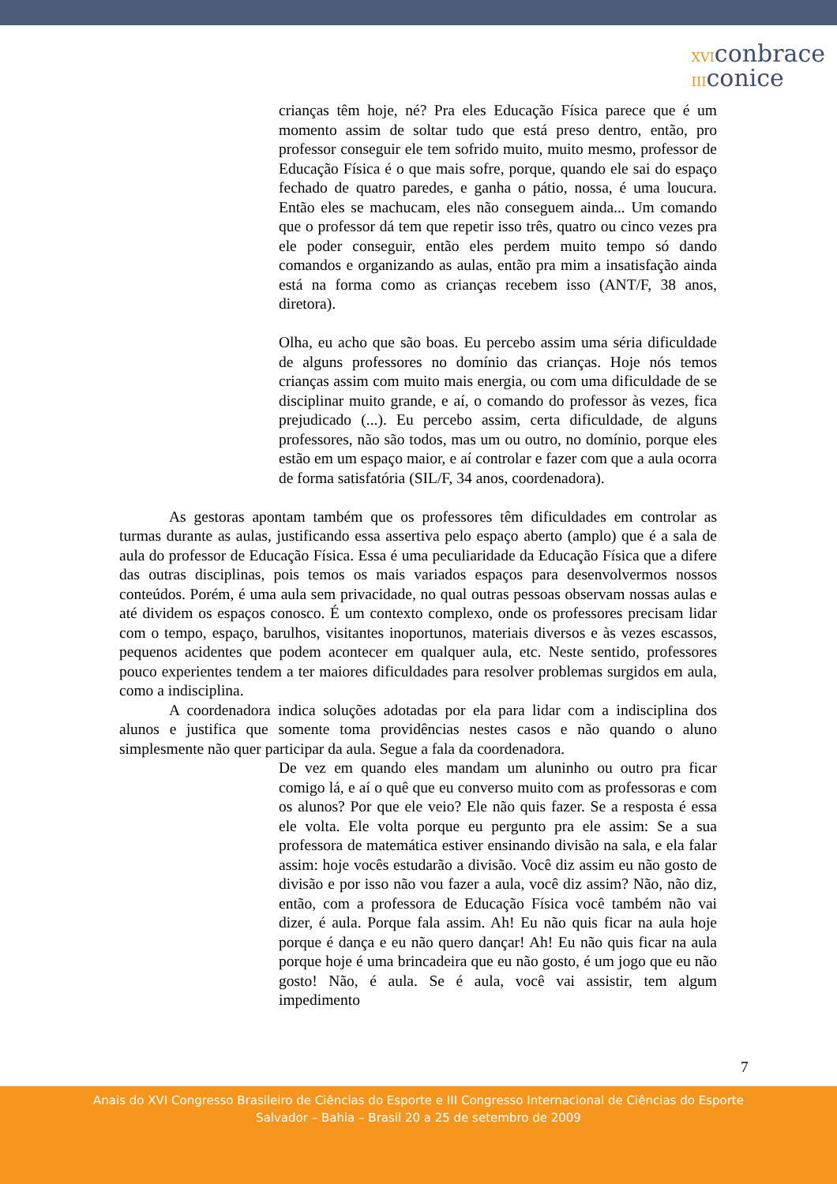XVIconbrace
IIIconice
crianças têm hoje, né? Pra eles Educação Física parece que é um momento assim de soltar tudo que está preso dentro, então, pro professor conseguir ele tem sofrido muito, muito mesmo, professor de Educação Física é o que mais sofre, porque, quando ele sai do espaço fechado de quatro paredes, e ganha o pátio, nossa, é uma loucura. Então eles se machucam, eles não conseguem ainda... Um comando que o professor dá tem que repetir isso três, quatro ou cinco vezes pra ele poder conseguir, então eles perdem muito tempo só dando comandos e organizando as aulas, então pra mim a insatisfação ainda está na forma como as crianças recebem isso (ANT/F, 38 anos, diretora).
Olha, eu acho que são boas. Eu percebo assim uma séria dificuldade de alguns professores no domínio das crianças. Hoje nós temos crianças assim com muito mais energia, ou com uma dificuldade de se disciplinar muito grande, e aí, o comando do professor às vezes, fica prejudicado (...). Eu percebo assim, certa dificuldade, de alguns professores, não são todos, mas um ou outro, no domínio, porque eles estão em um espaço maior, e aí controlar e fazer com que a aula ocorra de forma satisfatória (SIL/F, 34 anos, coordenadora).
As gestoras apontam também que os professores têm dificuldades em controlar as turmas durante as aulas, justificando essa assertiva pelo espaço aberto (amplo) que é a sala de aula do professor de Educação Física. Essa é uma peculiaridade da Educação Física que a difere das outras disciplinas, pois temos os mais variados espaços para desenvolvermos nossos conteúdos. Porém, é uma aula sem privacidade, no qual outras pessoas observam nossas aulas e até dividem os espaços conosco. É um contexto complexo, onde os professores precisam lidar com o tempo, espaço, barulhos, visitantes inoportunos, materiais diversos e às vezes escassos, pequenos acidentes que podem acontecer em qualquer aula, etc. Neste sentido, professores pouco experientes tendem a ter maiores dificuldades para resolver problemas surgidos em aula, como a indisciplina.
A coordenadora indica soluções adotadas por ela para lidar com a indisciplina dos alunos e justifica que somente toma providências nestes casos e não quando o aluno simplesmente não quer participar da aula. Segue a fala da coordenadora.
De vez em quando eles mandam um aluninho ou outro pra ficar comigo lá, e aí o quê que eu converso muito com as professoras e com os alunos? Por que ele veio? Ele não quis fazer. Se a resposta é essa ele volta. Ele volta porque eu pergunto pra ele assim: Se a sua professora de matemática estiver ensinando divisão na sala, e ela falar assim: hoje vocês estudarão a divisão. Você diz assim eu não gosto de divisão e por isso não vou fazer a aula, você diz assim? Não, não diz, então, com a professora de Educação Física você também não vai dizer, é aula. Porque fala assim. Ah! Eu não quis ficar na aula hoje porque é dança e eu não quero dançar! Ah! Eu não quis ficar na aula porque hoje é uma brincadeira que eu não gosto, é um jogo que eu não gosto! Não, é aula. Se é aula, você vai assistir, tem algum impedimento
7
Anais do XVI Congresso Brasileiro de Ciências do Esporte e III Congresso Internacional de Ciências do Esporte
Salvador – Bahia – Brasil 20 a 25 de setembro de 2009